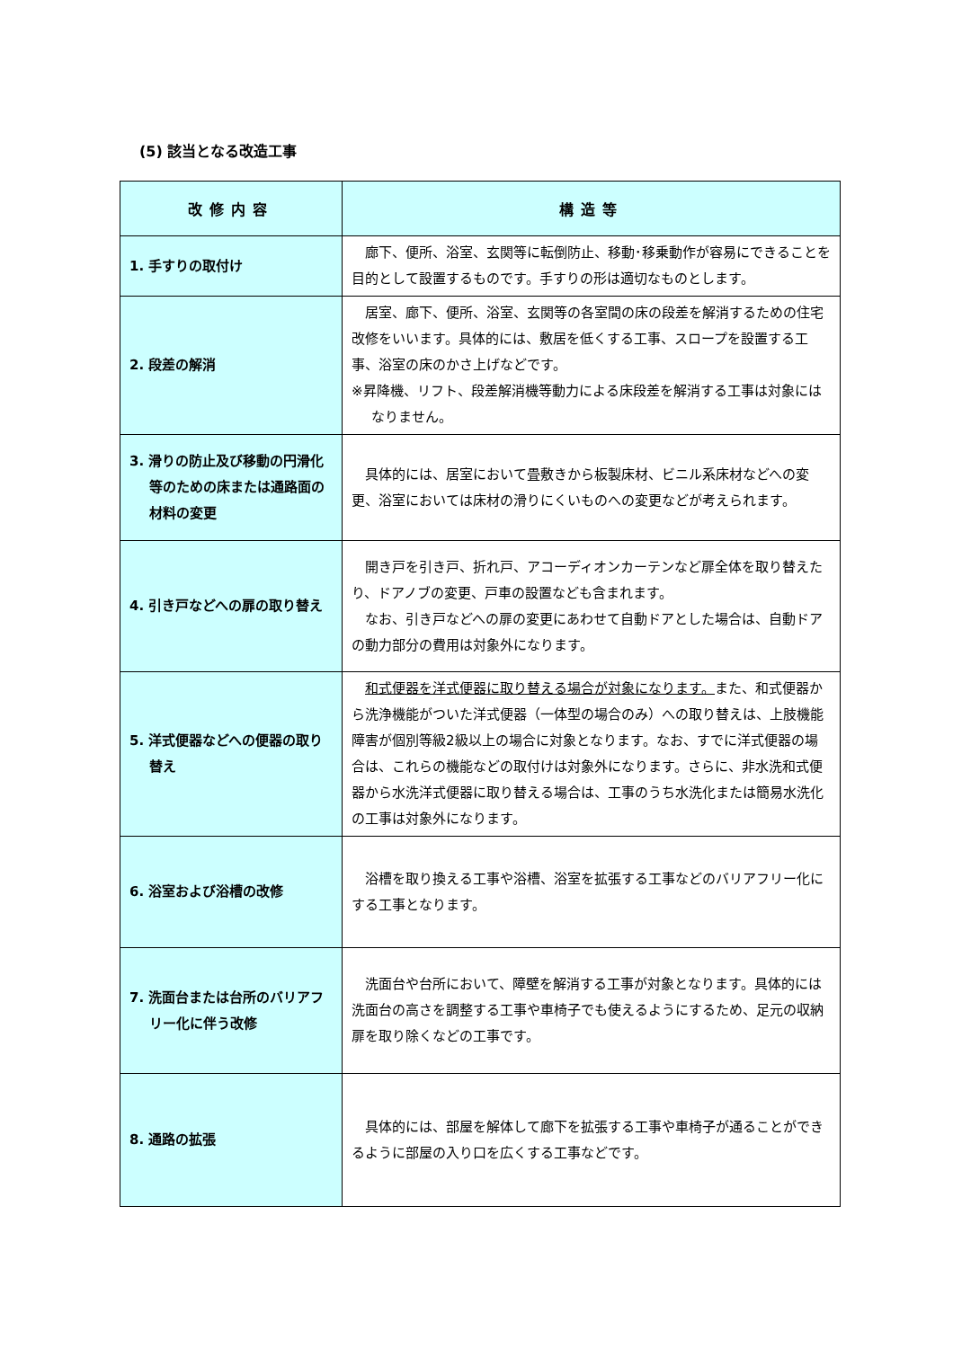(5) 該当となる改造工事
| 改修内容 | 構造等 |
| --- | --- |
| 1. 手すりの取付け | 廊下、便所、浴室、玄関等に転倒防止、移動･移乗動作が容易にできることを目的として設置するものです。手すりの形は適切なものとします。 |
| 2. 段差の解消 | 居室、廊下、便所、浴室、玄関等の各室間の床の段差を解消するための住宅改修をいいます。具体的には、敷居を低くする工事、スロープを設置する工事、浴室の床のかさ上げなどです。 ※昇降機、リフト、段差解消機等動力による床段差を解消する工事は対象にはなりません。 |
| 3. 滑りの防止及び移動の円滑化等のための床または通路面の材料の変更 | 具体的には、居室において畳敷きから板製床材、ビニル系床材などへの変更、浴室においては床材の滑りにくいものへの変更などが考えられます。 |
| 4. 引き戸などへの扉の取り替え | 開き戸を引き戸、折れ戸、アコーディオンカーテンなど扉全体を取り替えたり、ドアノブの変更、戸車の設置なども含まれます。 なお、引き戸などへの扉の変更にあわせて自動ドアとした場合は、自動ドアの動力部分の費用は対象外になります。 |
| 5. 洋式便器などへの便器の取り替え | 和式便器を洋式便器に取り替える場合が対象になります。 また、和式便器から洗浄機能がついた洋式便器（一体型の場合のみ）への取り替えは、上肢機能障害が個別等級2級以上の場合に対象となります。なお、すでに洋式便器の場合は、これらの機能などの取付けは対象外になります。さらに、非水洗和式便器から水洗洋式便器に取り替える場合は、工事のうち水洗化または簡易水洗化の工事は対象外になります。 |
| 6. 浴室および浴槽の改修 | 浴槽を取り換える工事や浴槽、浴室を拡張する工事などのバリアフリー化にする工事となります。 |
| 7. 洗面台または台所のバリアフリー化に伴う改修 | 洗面台や台所において、障壁を解消する工事が対象となります。具体的には洗面台の高さを調整する工事や車椅子でも使えるようにするため、足元の収納扉を取り除くなどの工事です。 |
| 8. 通路の拡張 | 具体的には、部屋を解体して廊下を拡張する工事や車椅子が通ることができるように部屋の入り口を広くする工事などです。 |